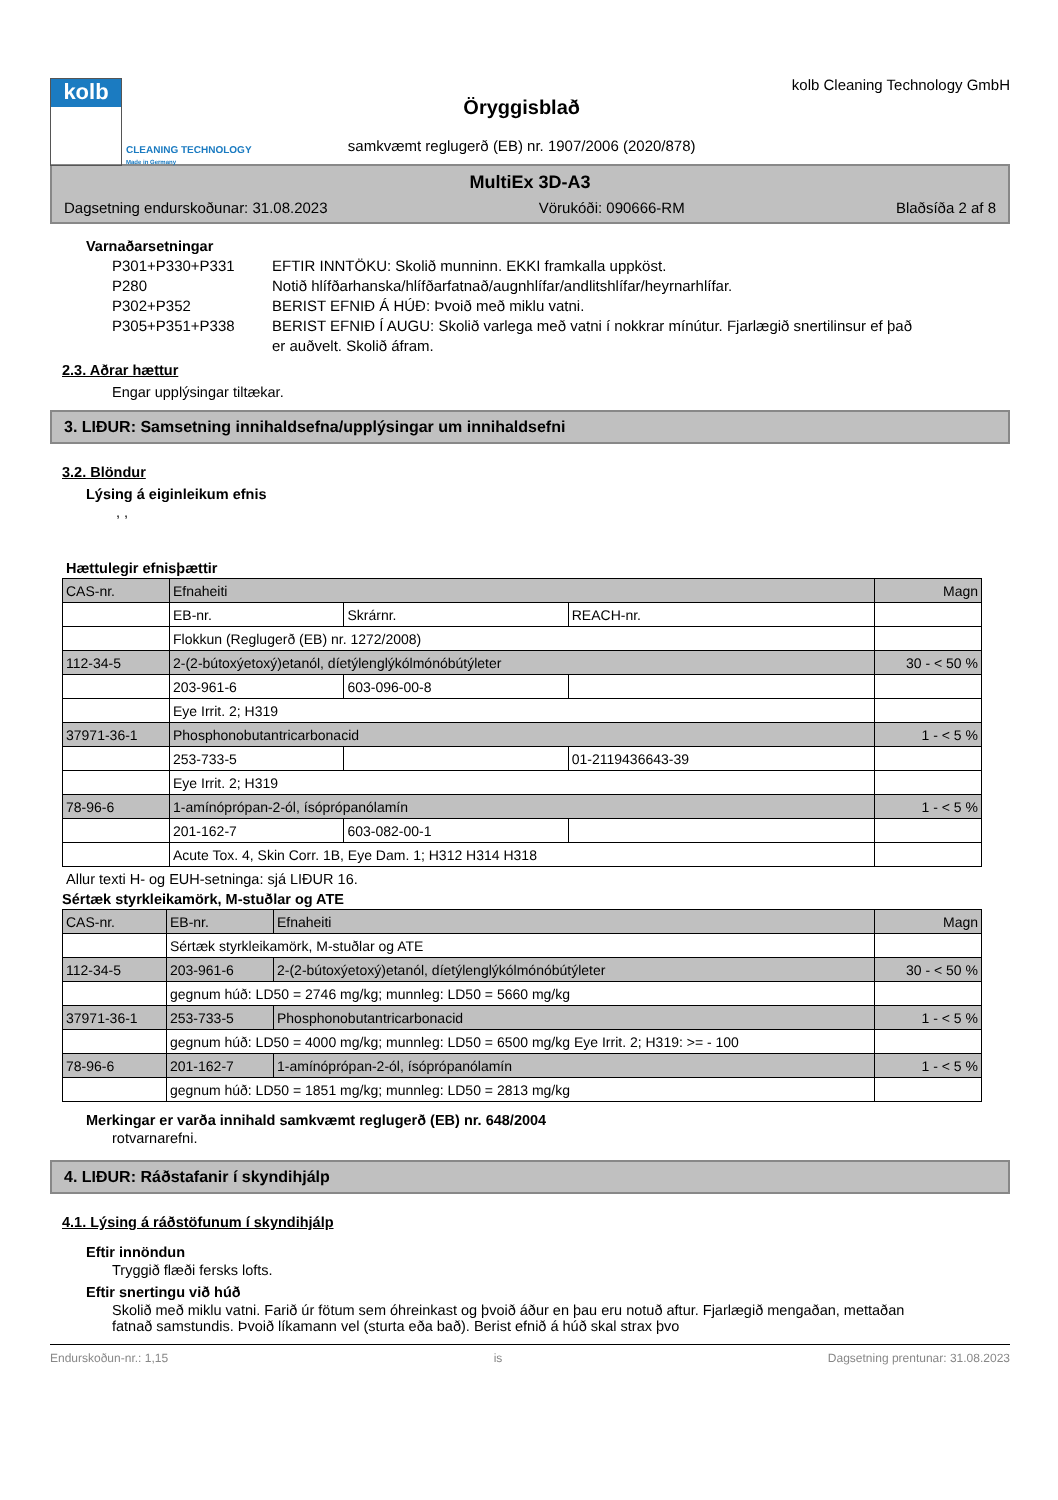kolb
CLEANING TECHNOLOGY
Made in Germany
Öryggisblað
samkvæmt reglugerð (EB) nr. 1907/2006 (2020/878)
kolb Cleaning Technology GmbH
MultiEx 3D-A3
Dagsetning endurskoðunar: 31.08.2023 Vörukóði: 090666-RM Blaðsíða 2 af 8
Varnaðarsetningar
P301+P330+P331
EFTIR INNTÖKU: Skolið munninn. EKKI framkalla uppköst.
P280
Notið hlífðarhanska/hlífðarfatnað/augnhlífar/andlitshlífar/heyrnarhlífar.
P302+P352
BERIST EFNIÐ Á HÚÐ: Þvoið með miklu vatni.
P305+P351+P338
BERIST EFNIÐ Í AUGU: Skolið varlega með vatni í nokkrar mínútur. Fjarlægið snertilinsur ef það er auðvelt. Skolið áfram.
2.3. Aðrar hættur
Engar upplýsingar tiltækar.
3. LIÐUR: Samsetning innihaldsefna/upplýsingar um innihaldsefni
3.2. Blöndur
Lýsing á eiginleikum efnis
, ,
Hættulegir efnisþættir
| CAS-nr. | Efnaheiti | | | Magn |
| | EB-nr. | Skrárnr. | REACH-nr. | |
| | Flokkun (Reglugerð (EB) nr. 1272/2008) | | | |
| 112-34-5 | 2-(2-bútoxýetoxý)etanól, díetýlenglýkólmónóbútýleter | | | 30 - < 50 % |
| | 203-961-6 | 603-096-00-8 | | |
| | Eye Irrit. 2; H319 | | | |
| 37971-36-1 | Phosphonobutantricarbonacid | | | 1 - < 5 % |
| | 253-733-5 | | 01-2119436643-39 | |
| | Eye Irrit. 2; H319 | | | |
| 78-96-6 | 1-amínóprópan-2-ól, ísóprópanólamín | | | 1 - < 5 % |
| | 201-162-7 | 603-082-00-1 | | |
| | Acute Tox. 4, Skin Corr. 1B, Eye Dam. 1; H312 H314 H318 | | | |
Allur texti H- og EUH-setninga: sjá LIÐUR 16.
Sértæk styrkleikamörk, M-stuðlar og ATE
| CAS-nr. | EB-nr. | Efnaheiti | Magn |
| | Sértæk styrkleikamörk, M-stuðlar og ATE | | |
| 112-34-5 | 203-961-6 | 2-(2-bútoxýetoxý)etanól, díetýlenglýkólmónóbútýleter | 30 - < 50 % |
| | gegnum húð: LD50 = 2746 mg/kg; munnleg: LD50 = 5660 mg/kg | | |
| 37971-36-1 | 253-733-5 | Phosphonobutantricarbonacid | 1 - < 5 % |
| | gegnum húð: LD50 = 4000 mg/kg; munnleg: LD50 = 6500 mg/kg Eye Irrit. 2; H319: >= - 100 | | |
| 78-96-6 | 201-162-7 | 1-amínóprópan-2-ól, ísóprópanólamín | 1 - < 5 % |
| | gegnum húð: LD50 = 1851 mg/kg; munnleg: LD50 = 2813 mg/kg | | |
Merkingar er varða innihald samkvæmt reglugerð (EB) nr. 648/2004
rotvarnarefni.
4. LIÐUR: Ráðstafanir í skyndihjálp
4.1. Lýsing á ráðstöfunum í skyndihjálp
Eftir innöndun
Tryggið flæði fersks lofts.
Eftir snertingu við húð
Skolið með miklu vatni. Farið úr fötum sem óhreinkast og þvoið áður en þau eru notuð aftur. Fjarlægið mengaðan, mettaðan fatnað samstundis. Þvoið líkamann vel (sturta eða bað). Berist efnið á húð skal strax þvo
Endurskoðun-nr.: 1,15 is Dagsetning prentunar: 31.08.2023